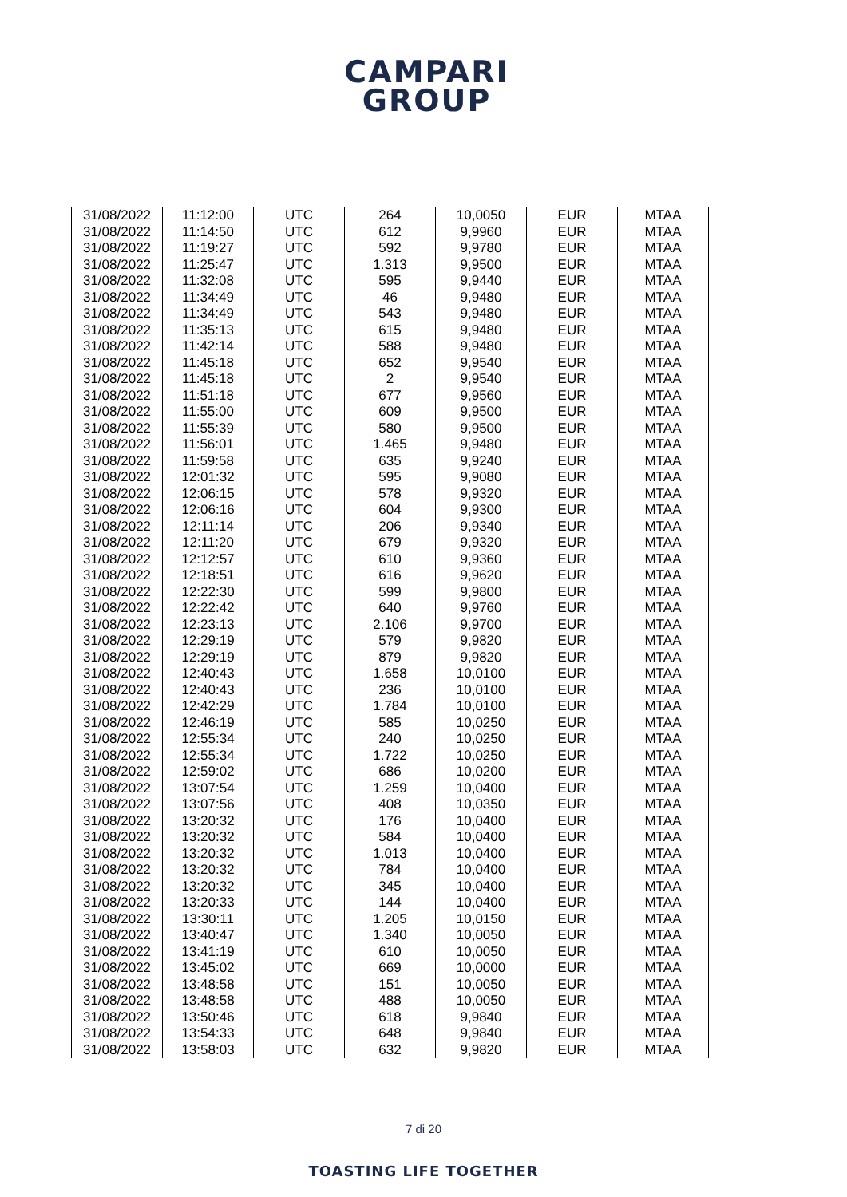CAMPARI
GROUP
| 31/08/2022 | 11:12:00 | UTC | 264 | 10,0050 | EUR | MTAA |
| 31/08/2022 | 11:14:50 | UTC | 612 | 9,9960 | EUR | MTAA |
| 31/08/2022 | 11:19:27 | UTC | 592 | 9,9780 | EUR | MTAA |
| 31/08/2022 | 11:25:47 | UTC | 1.313 | 9,9500 | EUR | MTAA |
| 31/08/2022 | 11:32:08 | UTC | 595 | 9,9440 | EUR | MTAA |
| 31/08/2022 | 11:34:49 | UTC | 46 | 9,9480 | EUR | MTAA |
| 31/08/2022 | 11:34:49 | UTC | 543 | 9,9480 | EUR | MTAA |
| 31/08/2022 | 11:35:13 | UTC | 615 | 9,9480 | EUR | MTAA |
| 31/08/2022 | 11:42:14 | UTC | 588 | 9,9480 | EUR | MTAA |
| 31/08/2022 | 11:45:18 | UTC | 652 | 9,9540 | EUR | MTAA |
| 31/08/2022 | 11:45:18 | UTC | 2 | 9,9540 | EUR | MTAA |
| 31/08/2022 | 11:51:18 | UTC | 677 | 9,9560 | EUR | MTAA |
| 31/08/2022 | 11:55:00 | UTC | 609 | 9,9500 | EUR | MTAA |
| 31/08/2022 | 11:55:39 | UTC | 580 | 9,9500 | EUR | MTAA |
| 31/08/2022 | 11:56:01 | UTC | 1.465 | 9,9480 | EUR | MTAA |
| 31/08/2022 | 11:59:58 | UTC | 635 | 9,9240 | EUR | MTAA |
| 31/08/2022 | 12:01:32 | UTC | 595 | 9,9080 | EUR | MTAA |
| 31/08/2022 | 12:06:15 | UTC | 578 | 9,9320 | EUR | MTAA |
| 31/08/2022 | 12:06:16 | UTC | 604 | 9,9300 | EUR | MTAA |
| 31/08/2022 | 12:11:14 | UTC | 206 | 9,9340 | EUR | MTAA |
| 31/08/2022 | 12:11:20 | UTC | 679 | 9,9320 | EUR | MTAA |
| 31/08/2022 | 12:12:57 | UTC | 610 | 9,9360 | EUR | MTAA |
| 31/08/2022 | 12:18:51 | UTC | 616 | 9,9620 | EUR | MTAA |
| 31/08/2022 | 12:22:30 | UTC | 599 | 9,9800 | EUR | MTAA |
| 31/08/2022 | 12:22:42 | UTC | 640 | 9,9760 | EUR | MTAA |
| 31/08/2022 | 12:23:13 | UTC | 2.106 | 9,9700 | EUR | MTAA |
| 31/08/2022 | 12:29:19 | UTC | 579 | 9,9820 | EUR | MTAA |
| 31/08/2022 | 12:29:19 | UTC | 879 | 9,9820 | EUR | MTAA |
| 31/08/2022 | 12:40:43 | UTC | 1.658 | 10,0100 | EUR | MTAA |
| 31/08/2022 | 12:40:43 | UTC | 236 | 10,0100 | EUR | MTAA |
| 31/08/2022 | 12:42:29 | UTC | 1.784 | 10,0100 | EUR | MTAA |
| 31/08/2022 | 12:46:19 | UTC | 585 | 10,0250 | EUR | MTAA |
| 31/08/2022 | 12:55:34 | UTC | 240 | 10,0250 | EUR | MTAA |
| 31/08/2022 | 12:55:34 | UTC | 1.722 | 10,0250 | EUR | MTAA |
| 31/08/2022 | 12:59:02 | UTC | 686 | 10,0200 | EUR | MTAA |
| 31/08/2022 | 13:07:54 | UTC | 1.259 | 10,0400 | EUR | MTAA |
| 31/08/2022 | 13:07:56 | UTC | 408 | 10,0350 | EUR | MTAA |
| 31/08/2022 | 13:20:32 | UTC | 176 | 10,0400 | EUR | MTAA |
| 31/08/2022 | 13:20:32 | UTC | 584 | 10,0400 | EUR | MTAA |
| 31/08/2022 | 13:20:32 | UTC | 1.013 | 10,0400 | EUR | MTAA |
| 31/08/2022 | 13:20:32 | UTC | 784 | 10,0400 | EUR | MTAA |
| 31/08/2022 | 13:20:32 | UTC | 345 | 10,0400 | EUR | MTAA |
| 31/08/2022 | 13:20:33 | UTC | 144 | 10,0400 | EUR | MTAA |
| 31/08/2022 | 13:30:11 | UTC | 1.205 | 10,0150 | EUR | MTAA |
| 31/08/2022 | 13:40:47 | UTC | 1.340 | 10,0050 | EUR | MTAA |
| 31/08/2022 | 13:41:19 | UTC | 610 | 10,0050 | EUR | MTAA |
| 31/08/2022 | 13:45:02 | UTC | 669 | 10,0000 | EUR | MTAA |
| 31/08/2022 | 13:48:58 | UTC | 151 | 10,0050 | EUR | MTAA |
| 31/08/2022 | 13:48:58 | UTC | 488 | 10,0050 | EUR | MTAA |
| 31/08/2022 | 13:50:46 | UTC | 618 | 9,9840 | EUR | MTAA |
| 31/08/2022 | 13:54:33 | UTC | 648 | 9,9840 | EUR | MTAA |
| 31/08/2022 | 13:58:03 | UTC | 632 | 9,9820 | EUR | MTAA |
7 di 20
TOASTING LIFE TOGETHER